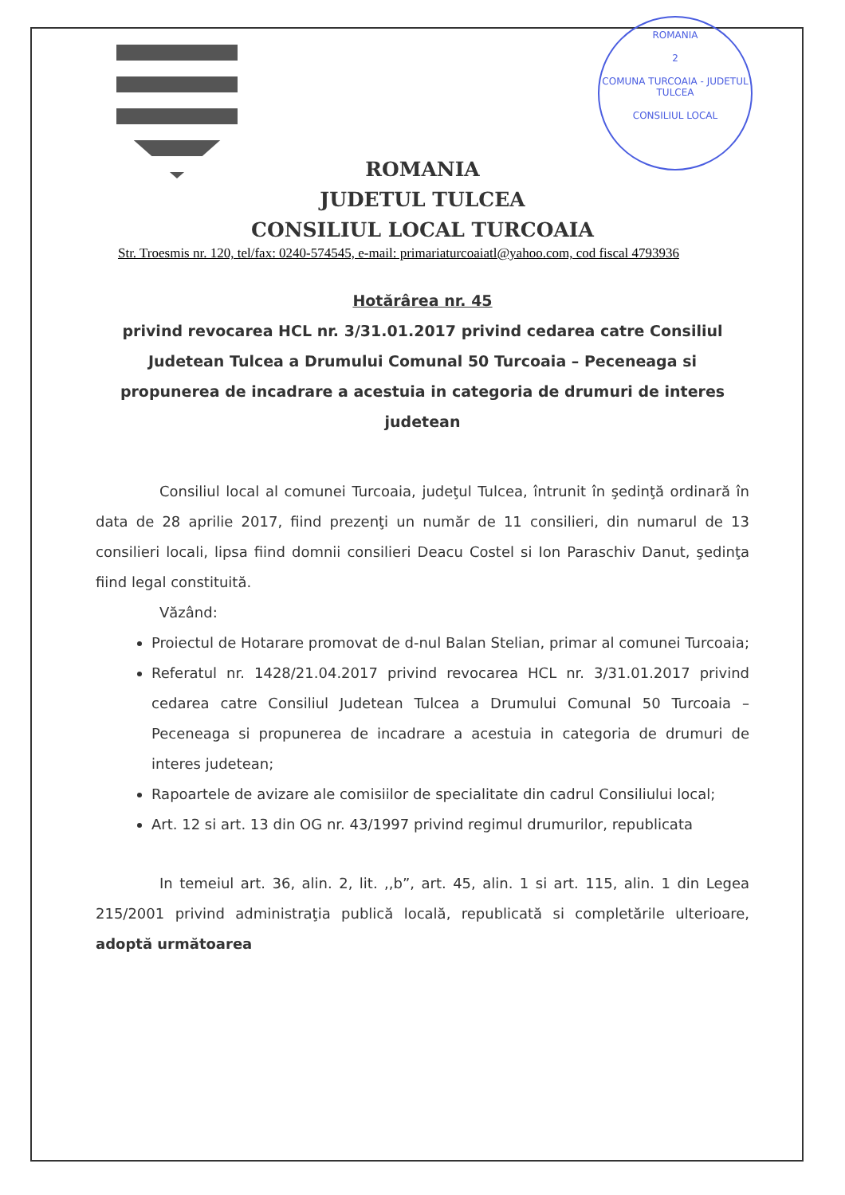ROMANIA
2
COMUNA TURCOAIA - JUDETUL TULCEA
CONSILIUL LOCAL
ROMANIA
JUDETUL TULCEA
CONSILIUL LOCAL TURCOAIA
Str. Troesmis nr. 120, tel/fax: 0240-574545, e-mail: primariaturcoaiatl@yahoo.com, cod fiscal 4793936
Hotărârea nr. 45
privind revocarea HCL nr. 3/31.01.2017 privind cedarea catre Consiliul Judetean Tulcea a Drumului Comunal 50 Turcoaia – Peceneaga si propunerea de incadrare a acestuia in categoria de drumuri de interes judetean
Consiliul local al comunei Turcoaia, judeţul Tulcea, întrunit în şedinţă ordinară în data de 28 aprilie 2017, fiind prezenţi un număr de 11 consilieri, din numarul de 13 consilieri locali, lipsa fiind domnii consilieri Deacu Costel si Ion Paraschiv Danut, şedinţa fiind legal constituită.
Văzând:
Proiectul de Hotarare promovat de d-nul Balan Stelian, primar al comunei Turcoaia;
Referatul nr. 1428/21.04.2017 privind revocarea HCL nr. 3/31.01.2017 privind cedarea catre Consiliul Judetean Tulcea a Drumului Comunal 50 Turcoaia – Peceneaga si propunerea de incadrare a acestuia in categoria de drumuri de interes judetean;
Rapoartele de avizare ale comisiilor de specialitate din cadrul Consiliului local;
Art. 12 si art. 13 din OG nr. 43/1997 privind regimul drumurilor, republicata
In temeiul art. 36, alin. 2, lit. ,,b”, art. 45, alin. 1 si art. 115, alin. 1 din Legea 215/2001 privind administraţia publică locală, republicată si completările ulterioare, adoptă următoarea